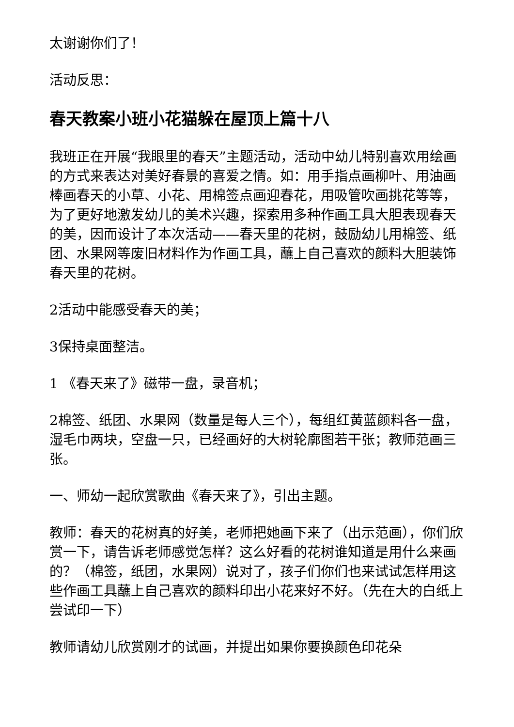太谢谢你们了！
活动反思：
春天教案小班小花猫躲在屋顶上篇十八
我班正在开展“我眼里的春天”主题活动，活动中幼儿特别喜欢用绘画的方式来表达对美好春景的喜爱之情。如：用手指点画柳叶、用油画棒画春天的小草、小花、用棉签点画迎春花，用吸管吹画挑花等等，为了更好地激发幼儿的美术兴趣，探索用多种作画工具大胆表现春天的美，因而设计了本次活动——春天里的花树，鼓励幼儿用棉签、纸团、水果网等废旧材料作为作画工具，蘸上自己喜欢的颜料大胆装饰春天里的花树。
2活动中能感受春天的美；
3保持桌面整洁。
1 《春天来了》磁带一盘，录音机；
2棉签、纸团、水果网（数量是每人三个），每组红黄蓝颜料各一盘，湿毛巾两块，空盘一只，已经画好的大树轮廓图若干张；教师范画三张。
一、师幼一起欣赏歌曲《春天来了》，引出主题。
教师：春天的花树真的好美，老师把她画下来了（出示范画），你们欣赏一下，请告诉老师感觉怎样？这么好看的花树谁知道是用什么来画的？（棉签，纸团，水果网）说对了，孩子们你们也来试试怎样用这些作画工具蘸上自己喜欢的颜料印出小花来好不好。（先在大的白纸上尝试印一下）
教师请幼儿欣赏刚才的试画，并提出如果你要换颜色印花朵